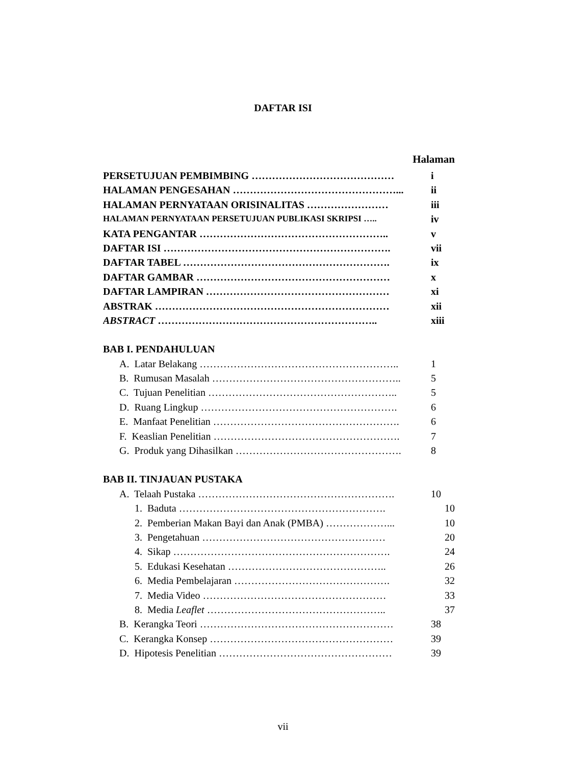DAFTAR ISI
Halaman
PERSETUJUAN PEMBIMBING …………………………………… i
HALAMAN PENGESAHAN …………………………………………... ii
HALAMAN PERNYATAAN ORISINALITAS …………………… iii
HALAMAN PERNYATAAN PERSETUJUAN PUBLIKASI SKRIPSI ….. iv
KATA PENGANTAR ……………………………………………….. v
DAFTAR ISI …………………………………………………………. vii
DAFTAR TABEL ……………………………………………………. ix
DAFTAR GAMBAR ………………………………………………… x
DAFTAR LAMPIRAN ……………………………………………… xi
ABSTRAK …………………………………………………………… xii
ABSTRACT ……………………………………………………….. xiii
BAB I. PENDAHULUAN
A. Latar Belakang ………………………………………………….. 1
B. Rumusan Masalah ……………………………………………….. 5
C. Tujuan Penelitian ……………………………………………….. 5
D. Ruang Lingkup …………………………………………………. 6
E. Manfaat Penelitian ………………………………………………. 6
F. Keaslian Penelitian ………………………………………………. 7
G. Produk yang Dihasilkan …………………………………………. 8
BAB II. TINJAUAN PUSTAKA
A. Telaah Pustaka …………………………………………………. 10
1. Baduta ……………………………………………………. 10
2. Pemberian Makan Bayi dan Anak (PMBA) ………………... 10
3. Pengetahuan ……………………………………………… 20
4. Sikap ………………………………………………………. 24
5. Edukasi Kesehatan ……………………………………….. 26
6. Media Pembelajaran ………………………………………. 32
7. Media Video ……………………………………………… 33
8. Media Leaflet …………………………………………….. 37
B. Kerangka Teori ………………………………………………… 38
C. Kerangka Konsep ……………………………………………… 39
D. Hipotesis Penelitian …………………………………………… 39
vii